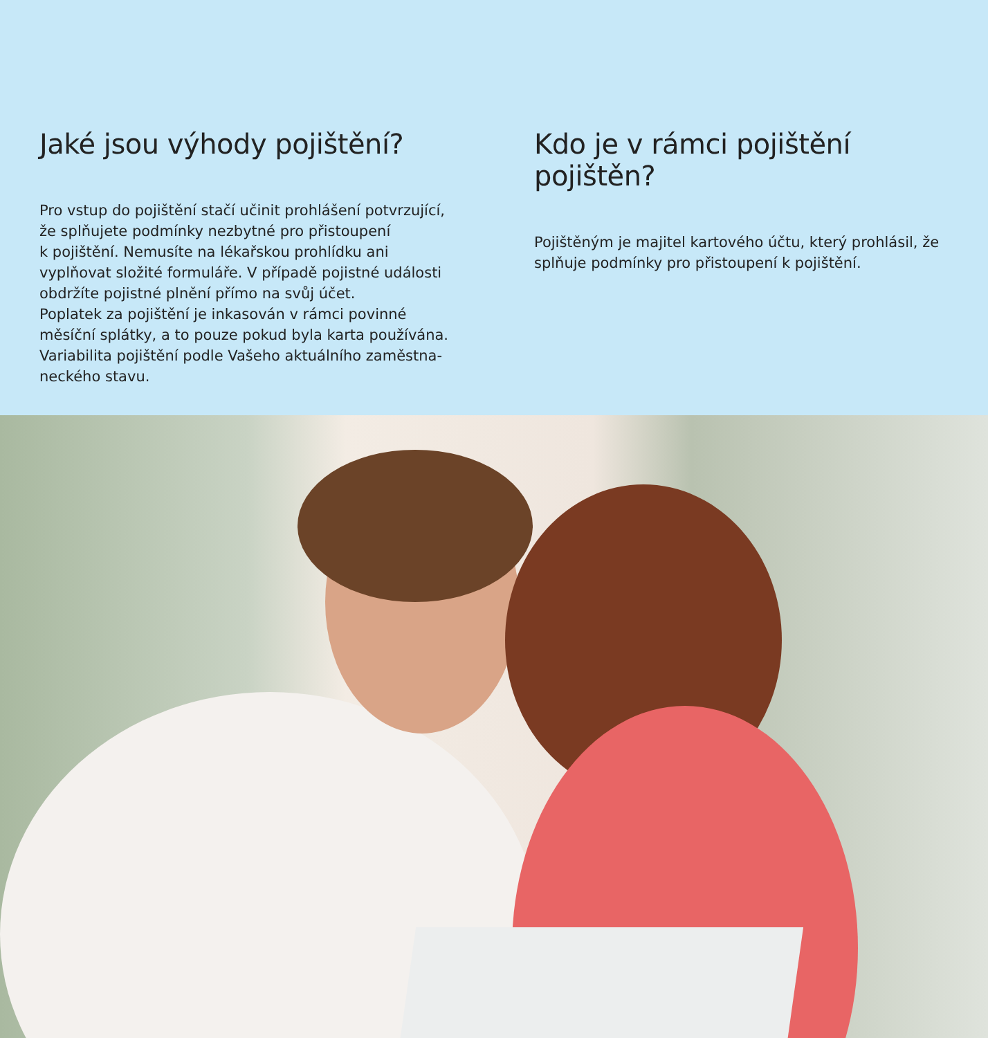Jaké jsou výhody pojištění?
Pro vstup do pojištění stačí učinit prohlášení potvrzující,
že splňujete podmínky nezbytné pro přistoupení
k pojištění. Nemusíte na lékařskou prohlídku ani
vyplňovat složité formuláře. V případě pojistné události
obdržíte pojistné plnění přímo na svůj účet.
Poplatek za pojištění je inkasován v rámci povinné
měsíční splátky, a to pouze pokud byla karta používána.
Variabilita pojištění podle Vašeho aktuálního zaměstna-
neckého stavu.
Kdo je v rámci pojištění pojištěn?
Pojištěným je majitel kartového účtu, který prohlásil, že
splňuje podmínky pro přistoupení k pojištění.